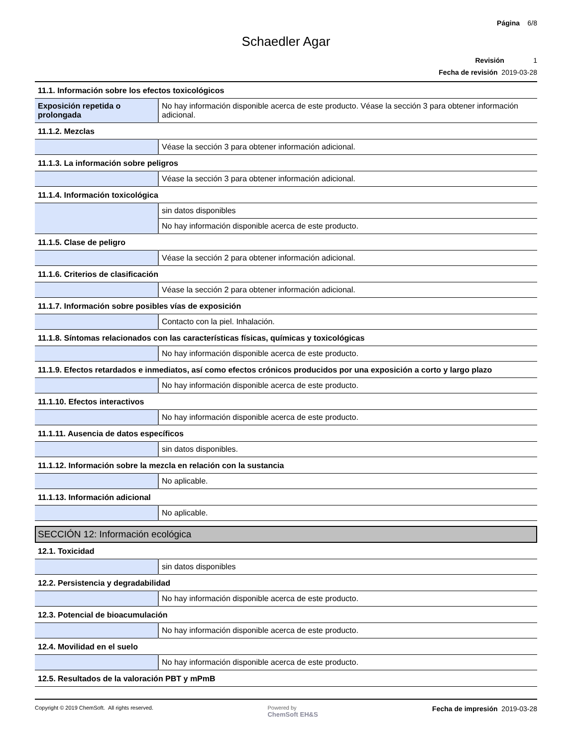Página 6/8
Schaedler Agar
Revisión 1
Fecha de revisión 2019-03-28
| 11.1. Información sobre los efectos toxicológicos | |
| Exposición repetida o prolongada | No hay información disponible acerca de este producto. Véase la sección 3 para obtener información adicional. |
| 11.1.2. Mezclas | |
| | Véase la sección 3 para obtener información adicional. |
| 11.1.3. La información sobre peligros | |
| | Véase la sección 3 para obtener información adicional. |
| 11.1.4. Información toxicológica | |
| | sin datos disponibles |
| | No hay información disponible acerca de este producto. |
| 11.1.5. Clase de peligro | |
| | Véase la sección 2 para obtener información adicional. |
| 11.1.6. Criterios de clasificación | |
| | Véase la sección 2 para obtener información adicional. |
| 11.1.7. Información sobre posibles vías de exposición | |
| | Contacto con la piel. Inhalación. |
| 11.1.8. Síntomas relacionados con las características físicas, químicas y toxicológicas | |
| | No hay información disponible acerca de este producto. |
| 11.1.9. Efectos retardados e inmediatos, así como efectos crónicos producidos por una exposición a corto y largo plazo | |
| | No hay información disponible acerca de este producto. |
| 11.1.10. Efectos interactivos | |
| | No hay información disponible acerca de este producto. |
| 11.1.11. Ausencia de datos específicos | |
| | sin datos disponibles. |
| 11.1.12. Información sobre la mezcla en relación con la sustancia | |
| | No aplicable. |
| 11.1.13. Información adicional | |
| | No aplicable. |
SECCIÓN 12: Información ecológica
| 12.1. Toxicidad | |
| | sin datos disponibles |
| 12.2. Persistencia y degradabilidad | |
| | No hay información disponible acerca de este producto. |
| 12.3. Potencial de bioacumulación | |
| | No hay información disponible acerca de este producto. |
| 12.4. Movilidad en el suelo | |
| | No hay información disponible acerca de este producto. |
| 12.5. Resultados de la valoración PBT y mPmB | |
Copyright © 2019 ChemSoft. All rights reserved.
Powered by
ChemSoft EH&S
Fecha de impresión 2019-03-28